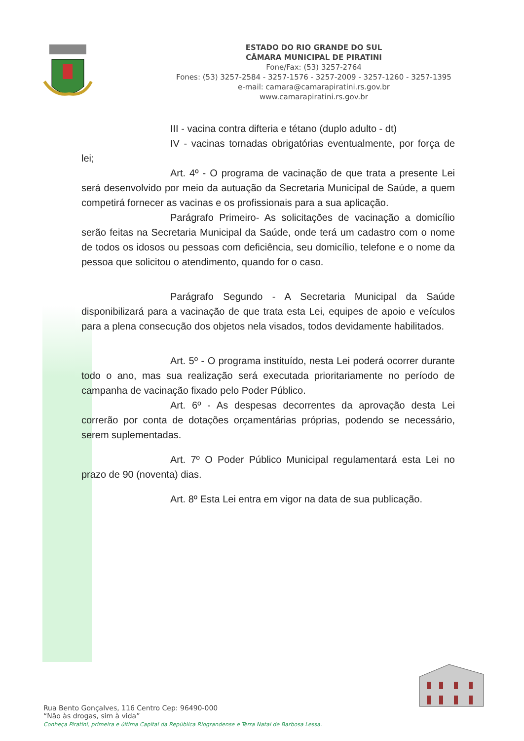ESTADO DO RIO GRANDE DO SUL
CÂMARA MUNICIPAL DE PIRATINI
Fone/Fax: (53) 3257-2764
Fones: (53) 3257-2584 - 3257-1576 - 3257-2009 - 3257-1260 - 3257-1395
e-mail: camara@camarapiratini.rs.gov.br
www.camarapiratini.rs.gov.br
III - vacina contra difteria e tétano (duplo adulto - dt)
IV - vacinas tornadas obrigatórias eventualmente, por força de lei;
Art. 4º - O programa de vacinação de que trata a presente Lei será desenvolvido por meio da autuação da Secretaria Municipal de Saúde, a quem competirá fornecer as vacinas e os profissionais para a sua aplicação.
Parágrafo Primeiro- As solicitações de vacinação a domicílio serão feitas na Secretaria Municipal da Saúde, onde terá um cadastro com o nome de todos os idosos ou pessoas com deficiência, seu domicílio, telefone e o nome da pessoa que solicitou o atendimento, quando for o caso.
Parágrafo Segundo - A Secretaria Municipal da Saúde disponibilizará para a vacinação de que trata esta Lei, equipes de apoio e veículos para a plena consecução dos objetos nela visados, todos devidamente habilitados.
Art. 5º - O programa instituído, nesta Lei poderá ocorrer durante todo o ano, mas sua realização será executada prioritariamente no período de campanha de vacinação fixado pelo Poder Público.
Art. 6º - As despesas decorrentes da aprovação desta Lei correrão por conta de dotações orçamentárias próprias, podendo se necessário, serem suplementadas.
Art. 7º O Poder Público Municipal regulamentará esta Lei no prazo de 90 (noventa) dias.
Art. 8º Esta Lei entra em vigor na data de sua publicação.
Rua Bento Gonçalves, 116 Centro Cep: 96490-000
“Não às drogas, sim à vida”
Conheça Piratini, primeira e última Capital da República Riograndense e Terra Natal de Barbosa Lessa.